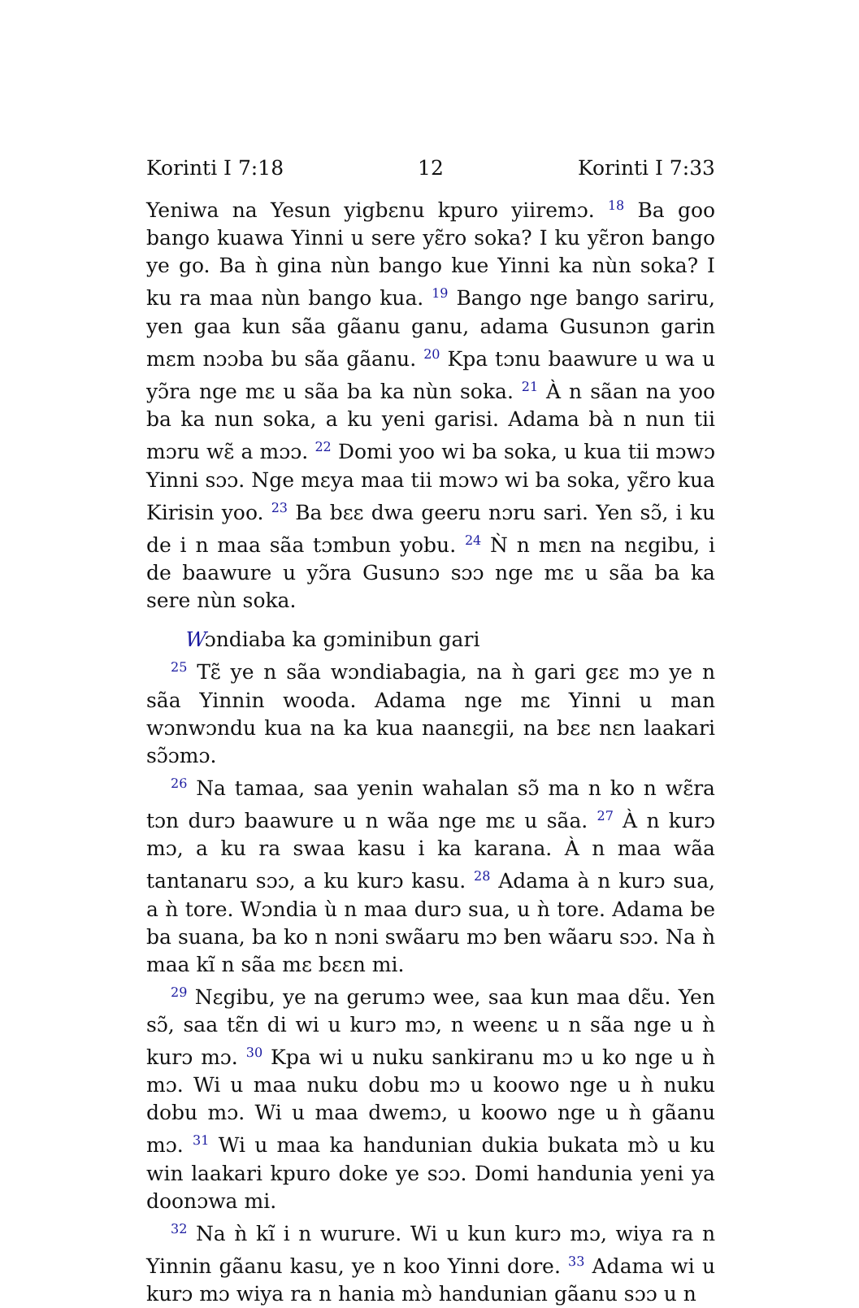Korinti I 7:18 12 Korinti I 7:33
Yeniwa na Yesun yigbɛnu kpuro yiiremɔ. <sup>18</sup> Ba goo bango kuawa Yinni u sere yɛ̃ro soka? I ku yɛ̃ron bango ye go. Ba ǹ gina nùn bango kue Yinni ka nùn soka? I ku ra maa nùn bango kua. <sup>19</sup> Bango nge bango sariru, yen gaa kun sãa gãanu ganu, adama Gusunɔn garin mɛm nɔɔba bu sãa gãanu. <sup>20</sup> Kpa tɔnu baawure u wa u yɔ̃ra nge mɛ u sãa ba ka nùn soka. <sup>21</sup> À n sãan na yoo ba ka nun soka, a ku yeni garisi. Adama bà n nun tii mɔru wɛ̃ a mɔɔ. <sup>22</sup> Domi yoo wi ba soka, u kua tii mɔwɔ Yinni sɔɔ. Nge mɛya maa tii mɔwɔ wi ba soka, yɛ̃ro kua Kirisin yoo. <sup>23</sup> Ba bɛɛ dwa geeru nɔru sari. Yen sɔ̃, i ku de i n maa sãa tɔmbun yobu. <sup>24</sup> Ǹ n mɛn na nɛgibu, i de baawure u yɔ̃ra Gusunɔ sɔɔ nge mɛ u sãa ba ka sere nùn soka.
Wɔndiaba ka gɔminibun gari
<sup>25</sup> Tɛ̃ ye n sãa wɔndiabagia, na ǹ gari gɛɛ mɔ ye n sãa Yinnin wooda. Adama nge mɛ Yinni u man wɔnwɔndu kua na ka kua naanɛgii, na bɛɛ nɛn laakari sɔ̃ɔmɔ.
<sup>26</sup> Na tamaa, saa yenin wahalan sɔ̃ ma n ko n wɛ̃ra tɔn durɔ baawure u n wãa nge mɛ u sãa. <sup>27</sup> À n kurɔ mɔ, a ku ra swaa kasu i ka karana. À n maa wãa tantanaru sɔɔ, a ku kurɔ kasu. <sup>28</sup> Adama à n kurɔ sua, a ǹ tore. Wɔndia ù n maa durɔ sua, u ǹ tore. Adama be ba suana, ba ko n nɔni swãaru mɔ ben wãaru sɔɔ. Na ǹ maa kĩ n sãa mɛ bɛɛn mi.
<sup>29</sup> Nɛgibu, ye na gerumɔ wee, saa kun maa dɛ̃u. Yen sɔ̃, saa tɛ̃n di wi u kurɔ mɔ, n weenɛ u n sãa nge u ǹ kurɔ mɔ. <sup>30</sup> Kpa wi u nuku sankiranu mɔ u ko nge u ǹ mɔ. Wi u maa nuku dobu mɔ u koowo nge u ǹ nuku dobu mɔ. Wi u maa dwemɔ, u koowo nge u ǹ gãanu mɔ. <sup>31</sup> Wi u maa ka handunian dukia bukata mɔ̀ u ku win laakari kpuro doke ye sɔɔ. Domi handunia yeni ya doonɔwa mi.
<sup>32</sup> Na ǹ kĩ i n wurure. Wi u kun kurɔ mɔ, wiya ra n Yinnin gãanu kasu, ye n koo Yinni dore. <sup>33</sup> Adama wi u kurɔ mɔ wiya ra n hania mɔ̀ handunian gãanu sɔɔ u n